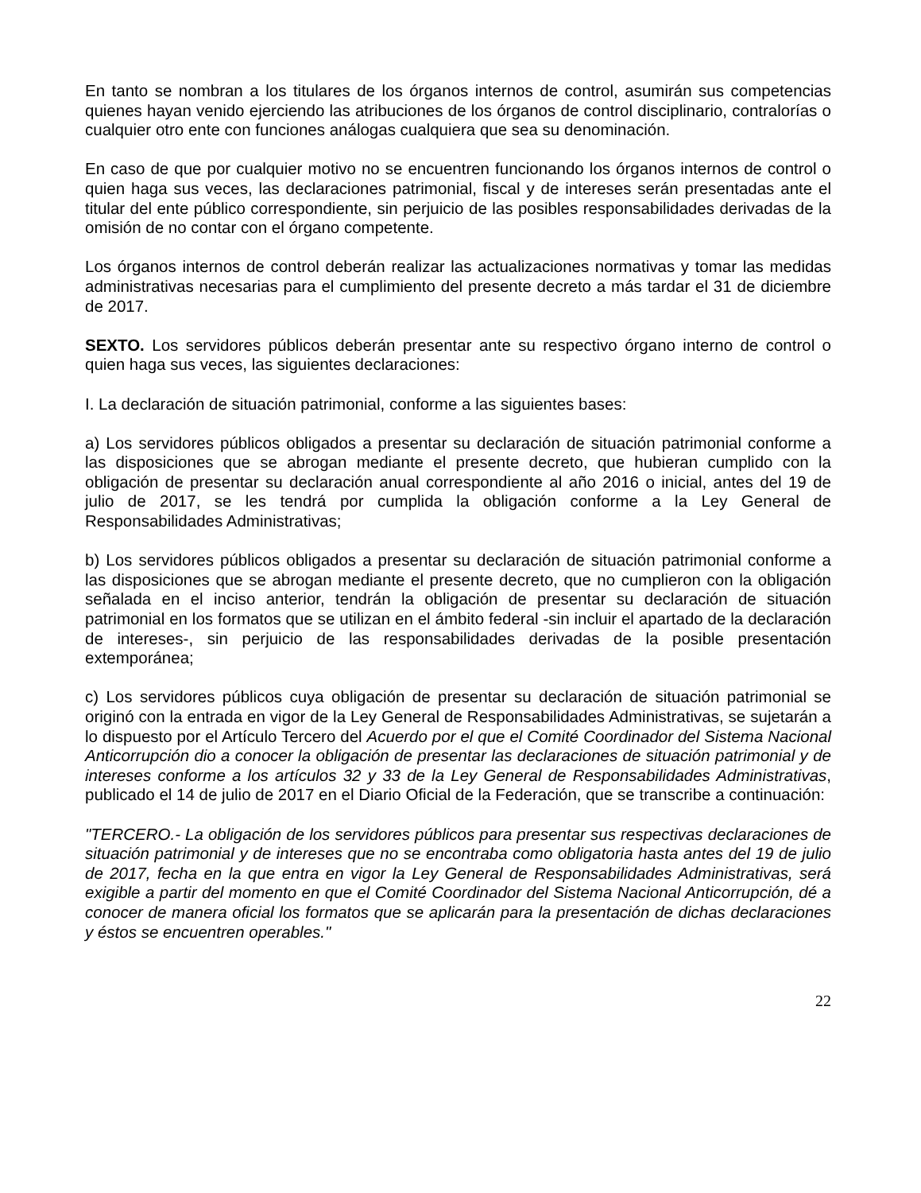En tanto se nombran a los titulares de los órganos internos de control, asumirán sus competencias quienes hayan venido ejerciendo las atribuciones de los órganos de control disciplinario, contralorías o cualquier otro ente con funciones análogas cualquiera que sea su denominación.
En caso de que por cualquier motivo no se encuentren funcionando los órganos internos de control o quien haga sus veces, las declaraciones patrimonial, fiscal y de intereses serán presentadas ante el titular del ente público correspondiente, sin perjuicio de las posibles responsabilidades derivadas de la omisión de no contar con el órgano competente.
Los órganos internos de control deberán realizar las actualizaciones normativas y tomar las medidas administrativas necesarias para el cumplimiento del presente decreto a más tardar el 31 de diciembre de 2017.
SEXTO. Los servidores públicos deberán presentar ante su respectivo órgano interno de control o quien haga sus veces, las siguientes declaraciones:
I. La declaración de situación patrimonial, conforme a las siguientes bases:
a) Los servidores públicos obligados a presentar su declaración de situación patrimonial conforme a las disposiciones que se abrogan mediante el presente decreto, que hubieran cumplido con la obligación de presentar su declaración anual correspondiente al año 2016 o inicial, antes del 19 de julio de 2017, se les tendrá por cumplida la obligación conforme a la Ley General de Responsabilidades Administrativas;
b) Los servidores públicos obligados a presentar su declaración de situación patrimonial conforme a las disposiciones que se abrogan mediante el presente decreto, que no cumplieron con la obligación señalada en el inciso anterior, tendrán la obligación de presentar su declaración de situación patrimonial en los formatos que se utilizan en el ámbito federal -sin incluir el apartado de la declaración de intereses-, sin perjuicio de las responsabilidades derivadas de la posible presentación extemporánea;
c) Los servidores públicos cuya obligación de presentar su declaración de situación patrimonial se originó con la entrada en vigor de la Ley General de Responsabilidades Administrativas, se sujetarán a lo dispuesto por el Artículo Tercero del Acuerdo por el que el Comité Coordinador del Sistema Nacional Anticorrupción dio a conocer la obligación de presentar las declaraciones de situación patrimonial y de intereses conforme a los artículos 32 y 33 de la Ley General de Responsabilidades Administrativas, publicado el 14 de julio de 2017 en el Diario Oficial de la Federación, que se transcribe a continuación:
"TERCERO.- La obligación de los servidores públicos para presentar sus respectivas declaraciones de situación patrimonial y de intereses que no se encontraba como obligatoria hasta antes del 19 de julio de 2017, fecha en la que entra en vigor la Ley General de Responsabilidades Administrativas, será exigible a partir del momento en que el Comité Coordinador del Sistema Nacional Anticorrupción, dé a conocer de manera oficial los formatos que se aplicarán para la presentación de dichas declaraciones y éstos se encuentren operables."
22